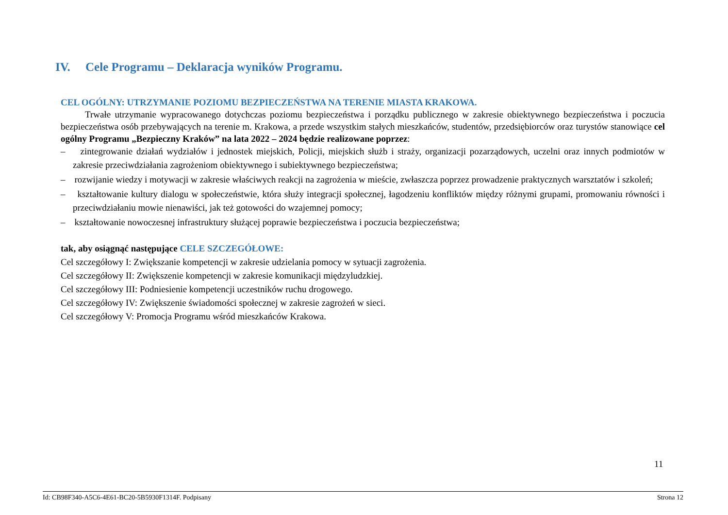IV. Cele Programu – Deklaracja wyników Programu.
CEL OGÓLNY: UTRZYMANIE POZIOMU BEZPIECZEŃSTWA NA TERENIE MIASTA KRAKOWA.
Trwałe utrzymanie wypracowanego dotychczas poziomu bezpieczeństwa i porządku publicznego w zakresie obiektywnego bezpieczeństwa i poczucia bezpieczeństwa osób przebywających na terenie m. Krakowa, a przede wszystkim stałych mieszkańców, studentów, przedsiębiorców oraz turystów stanowiące cel ogólny Programu „Bezpieczny Kraków” na lata 2022 – 2024 będzie realizowane poprzez:
– zintegrowanie działań wydziałów i jednostek miejskich, Policji, miejskich służb i straży, organizacji pozarządowych, uczelni oraz innych podmiotów w zakresie przeciwdziałania zagrożeniom obiektywnego i subiektywnego bezpieczeństwa;
– rozwijanie wiedzy i motywacji w zakresie właściwych reakcji na zagrożenia w mieście, zwłaszcza poprzez prowadzenie praktycznych warsztatów i szkoleń;
– kształtowanie kultury dialogu w społeczeństwie, która służy integracji społecznej, łagodzeniu konfliktów między różnymi grupami, promowaniu równości i przeciwdziałaniu mowie nienawiści, jak też gotowości do wzajemnej pomocy;
– kształtowanie nowoczesnej infrastruktury służącej poprawie bezpieczeństwa i poczucia bezpieczeństwa;
tak, aby osiągnąć następujące CELE SZCZEGÓŁOWE:
Cel szczegółowy I: Zwiększanie kompetencji w zakresie udzielania pomocy w sytuacji zagrożenia.
Cel szczegółowy II: Zwiększenie kompetencji w zakresie komunikacji międzyludzkiej.
Cel szczegółowy III: Podniesienie kompetencji uczestników ruchu drogowego.
Cel szczegółowy IV: Zwiększenie świadomości społecznej w zakresie zagrożeń w sieci.
Cel szczegółowy V: Promocja Programu wśród mieszkańców Krakowa.
11
Id: CB98F340-A5C6-4E61-BC20-5B5930F1314F. Podpisany Strona 12